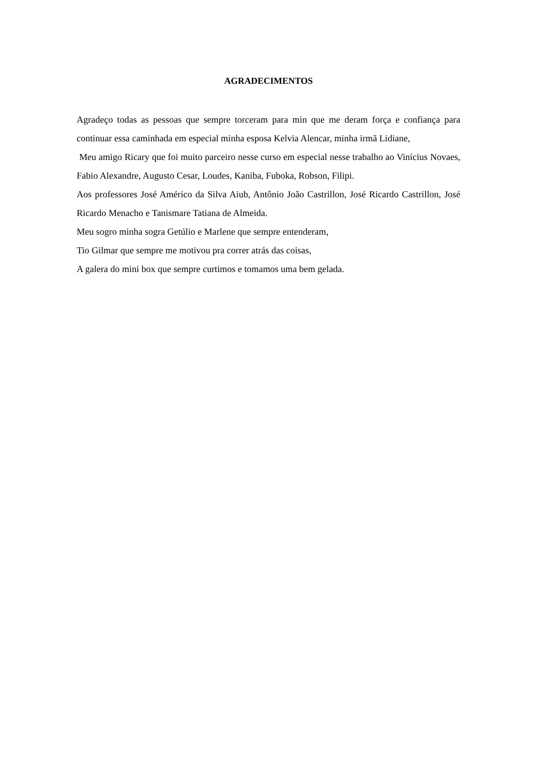AGRADECIMENTOS
Agradeço todas as pessoas que sempre torceram para min que me deram força e confiança para continuar essa caminhada em especial minha esposa Kelvia Alencar, minha irmã Lidiane,
Meu amigo Ricary que foi muito parceiro nesse curso em especial nesse trabalho ao Vinícius Novaes, Fabio Alexandre, Augusto Cesar, Loudes, Kaniba, Fuboka, Robson, Filipi.
Aos professores José Américo da Silva Aiub, Antônio João Castrillon, José Ricardo Castrillon, José Ricardo Menacho e Tanismare Tatiana de Almeida.
Meu sogro minha sogra Getúlio e Marlene que sempre entenderam,
Tio Gilmar que sempre me motivou pra correr atrás das coisas,
A galera do mini box que sempre curtimos e tomamos uma bem gelada.